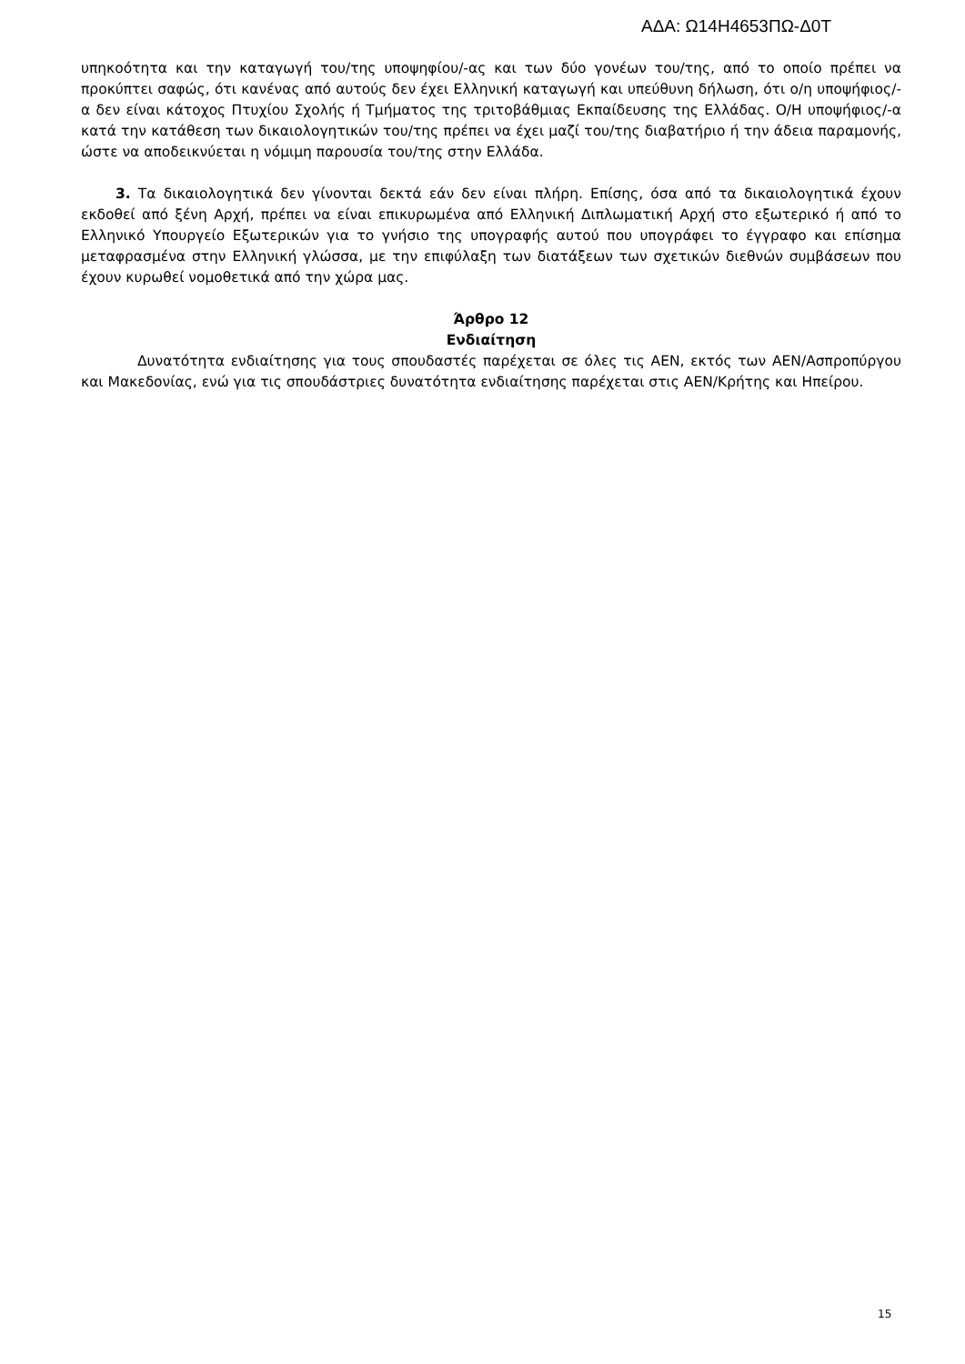ΑΔΑ: Ω14Η4653ΠΩ-Δ0Τ
υπηκοότητα και την καταγωγή του/της υποψηφίου/-ας και των δύο γονέων του/της, από το οποίο πρέπει να προκύπτει σαφώς, ότι κανένας από αυτούς δεν έχει Ελληνική καταγωγή και υπεύθυνη δήλωση, ότι ο/η υποψήφιος/-α δεν είναι κάτοχος Πτυχίου Σχολής ή Τμήματος της τριτοβάθμιας Εκπαίδευσης της Ελλάδας. Ο/Η υποψήφιος/-α κατά την κατάθεση των δικαιολογητικών του/της πρέπει να έχει μαζί του/της διαβατήριο ή την άδεια παραμονής, ώστε να αποδεικνύεται η νόμιμη παρουσία του/της στην Ελλάδα.
3. Τα δικαιολογητικά δεν γίνονται δεκτά εάν δεν είναι πλήρη. Επίσης, όσα από τα δικαιολογητικά έχουν εκδοθεί από ξένη Αρχή, πρέπει να είναι επικυρωμένα από Ελληνική Διπλωματική Αρχή στο εξωτερικό ή από το Ελληνικό Υπουργείο Εξωτερικών για το γνήσιο της υπογραφής αυτού που υπογράφει το έγγραφο και επίσημα μεταφρασμένα στην Ελληνική γλώσσα, με την επιφύλαξη των διατάξεων των σχετικών διεθνών συμβάσεων που έχουν κυρωθεί νομοθετικά από την χώρα μας.
Άρθρο 12
Ενδιαίτηση
Δυνατότητα ενδιαίτησης για τους σπουδαστές παρέχεται σε όλες τις ΑΕΝ, εκτός των ΑΕΝ/Ασπροπύργου και Μακεδονίας, ενώ για τις σπουδάστριες δυνατότητα ενδιαίτησης παρέχεται στις ΑΕΝ/Κρήτης και Ηπείρου.
15